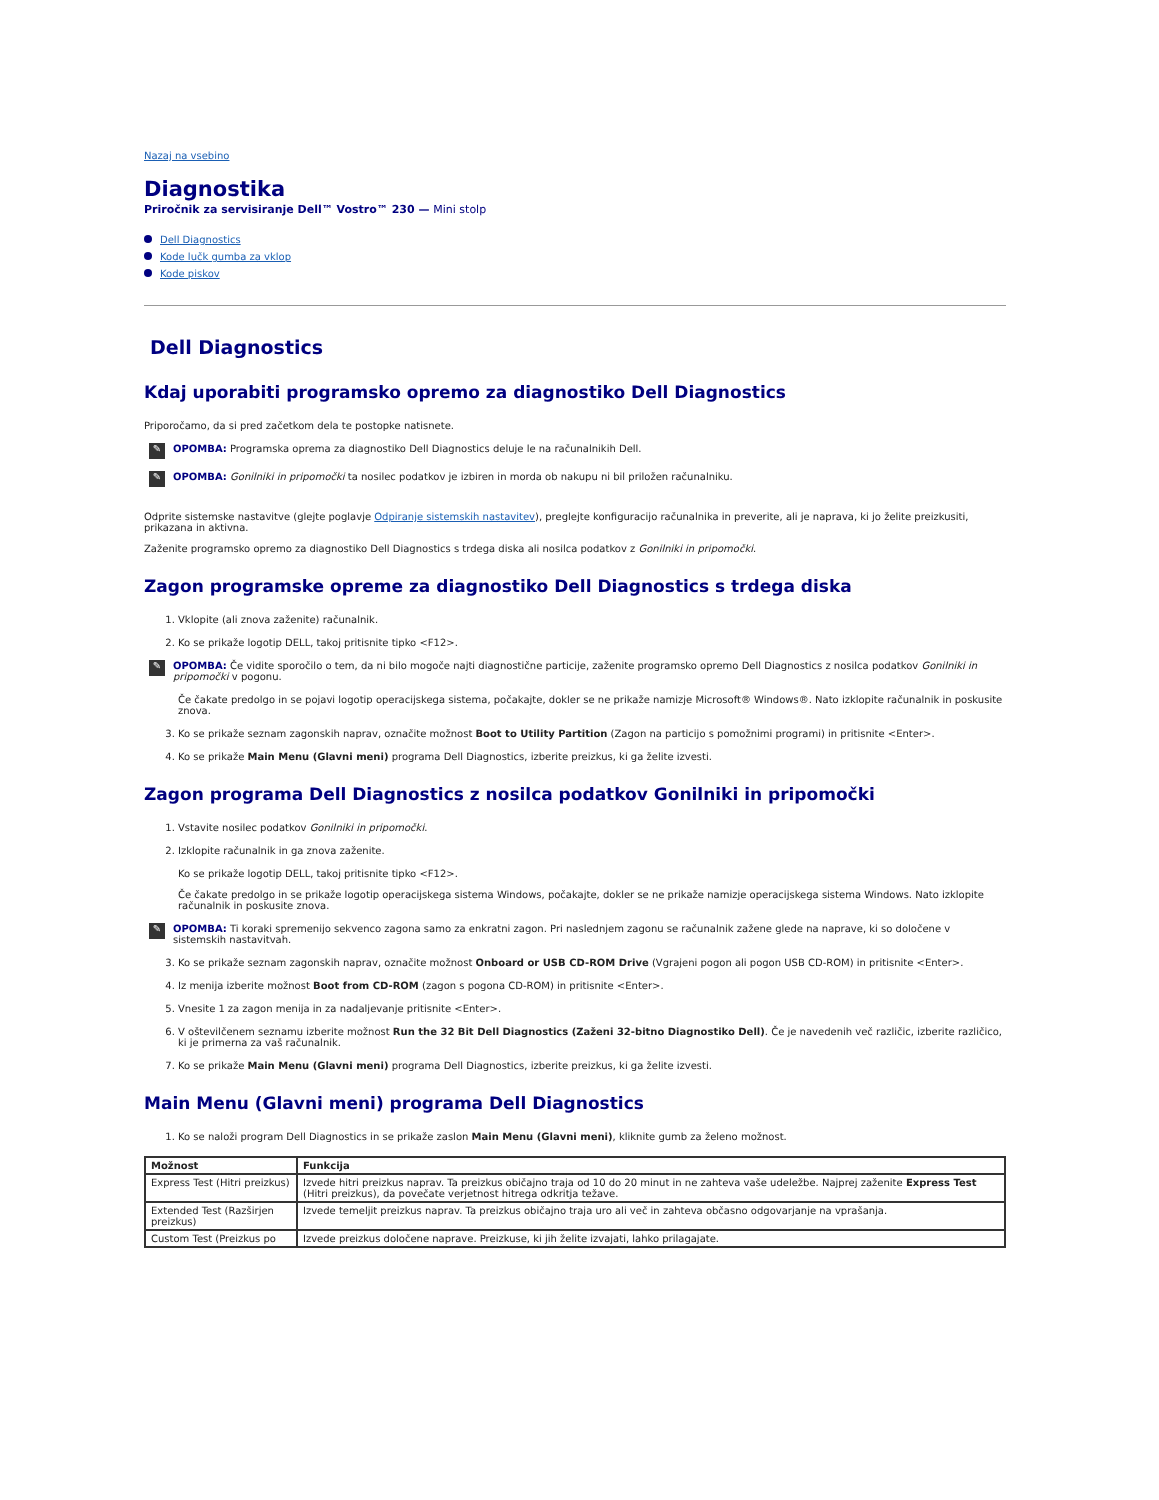Nazaj na vsebino
Diagnostika
Priročnik za servisiranje Dell™ Vostro™ 230 — Mini stolp
Dell Diagnostics
Kode lučk gumba za vklop
Kode piskov
Dell Diagnostics
Kdaj uporabiti programsko opremo za diagnostiko Dell Diagnostics
Priporočamo, da si pred začetkom dela te postopke natisnete.
✎
OPOMBA: Programska oprema za diagnostiko Dell Diagnostics deluje le na računalnikih Dell.
✎
OPOMBA: Gonilniki in pripomočki ta nosilec podatkov je izbiren in morda ob nakupu ni bil priložen računalniku.
Odprite sistemske nastavitve (glejte poglavje Odpiranje sistemskih nastavitev), preglejte konfiguracijo računalnika in preverite, ali je naprava, ki jo želite preizkusiti, prikazana in aktivna.
Zaženite programsko opremo za diagnostiko Dell Diagnostics s trdega diska ali nosilca podatkov z Gonilniki in pripomočki.
Zagon programske opreme za diagnostiko Dell Diagnostics s trdega diska
1. Vklopite (ali znova zaženite) računalnik.
2. Ko se prikaže logotip DELL, takoj pritisnite tipko <F12>.
✎
OPOMBA: Če vidite sporočilo o tem, da ni bilo mogoče najti diagnostične particije, zaženite programsko opremo Dell Diagnostics z nosilca podatkov Gonilniki in pripomočki v pogonu.
Če čakate predolgo in se pojavi logotip operacijskega sistema, počakajte, dokler se ne prikaže namizje Microsoft® Windows®. Nato izklopite računalnik in poskusite znova.
3. Ko se prikaže seznam zagonskih naprav, označite možnost Boot to Utility Partition (Zagon na particijo s pomožnimi programi) in pritisnite <Enter>.
4. Ko se prikaže Main Menu (Glavni meni) programa Dell Diagnostics, izberite preizkus, ki ga želite izvesti.
Zagon programa Dell Diagnostics z nosilca podatkov Gonilniki in pripomočki
1. Vstavite nosilec podatkov Gonilniki in pripomočki.
2. Izklopite računalnik in ga znova zaženite.
Ko se prikaže logotip DELL, takoj pritisnite tipko <F12>.
Če čakate predolgo in se prikaže logotip operacijskega sistema Windows, počakajte, dokler se ne prikaže namizje operacijskega sistema Windows. Nato izklopite računalnik in poskusite znova.
✎
OPOMBA: Ti koraki spremenijo sekvenco zagona samo za enkratni zagon. Pri naslednjem zagonu se računalnik zažene glede na naprave, ki so določene v sistemskih nastavitvah.
3. Ko se prikaže seznam zagonskih naprav, označite možnost Onboard or USB CD-ROM Drive (Vgrajeni pogon ali pogon USB CD-ROM) in pritisnite <Enter>.
4. Iz menija izberite možnost Boot from CD-ROM (zagon s pogona CD-ROM) in pritisnite <Enter>.
5. Vnesite 1 za zagon menija in za nadaljevanje pritisnite <Enter>.
6. V oštevilčenem seznamu izberite možnost Run the 32 Bit Dell Diagnostics (Zaženi 32-bitno Diagnostiko Dell). Če je navedenih več različic, izberite različico, ki je primerna za vaš računalnik.
7. Ko se prikaže Main Menu (Glavni meni) programa Dell Diagnostics, izberite preizkus, ki ga želite izvesti.
Main Menu (Glavni meni) programa Dell Diagnostics
1. Ko se naloži program Dell Diagnostics in se prikaže zaslon Main Menu (Glavni meni), kliknite gumb za želeno možnost.
| Možnost | Funkcija |
| --- | --- |
| Express Test (Hitri preizkus) | Izvede hitri preizkus naprav. Ta preizkus običajno traja od 10 do 20 minut in ne zahteva vaše udeležbe. Najprej zaženite Express Test (Hitri preizkus), da povečate verjetnost hitrega odkritja težave. |
| Extended Test (Razširjen preizkus) | Izvede temeljit preizkus naprav. Ta preizkus običajno traja uro ali več in zahteva občasno odgovarjanje na vprašanja. |
| Custom Test (Preizkus po | Izvede preizkus določene naprave. Preizkuse, ki jih želite izvajati, lahko prilagajate. |